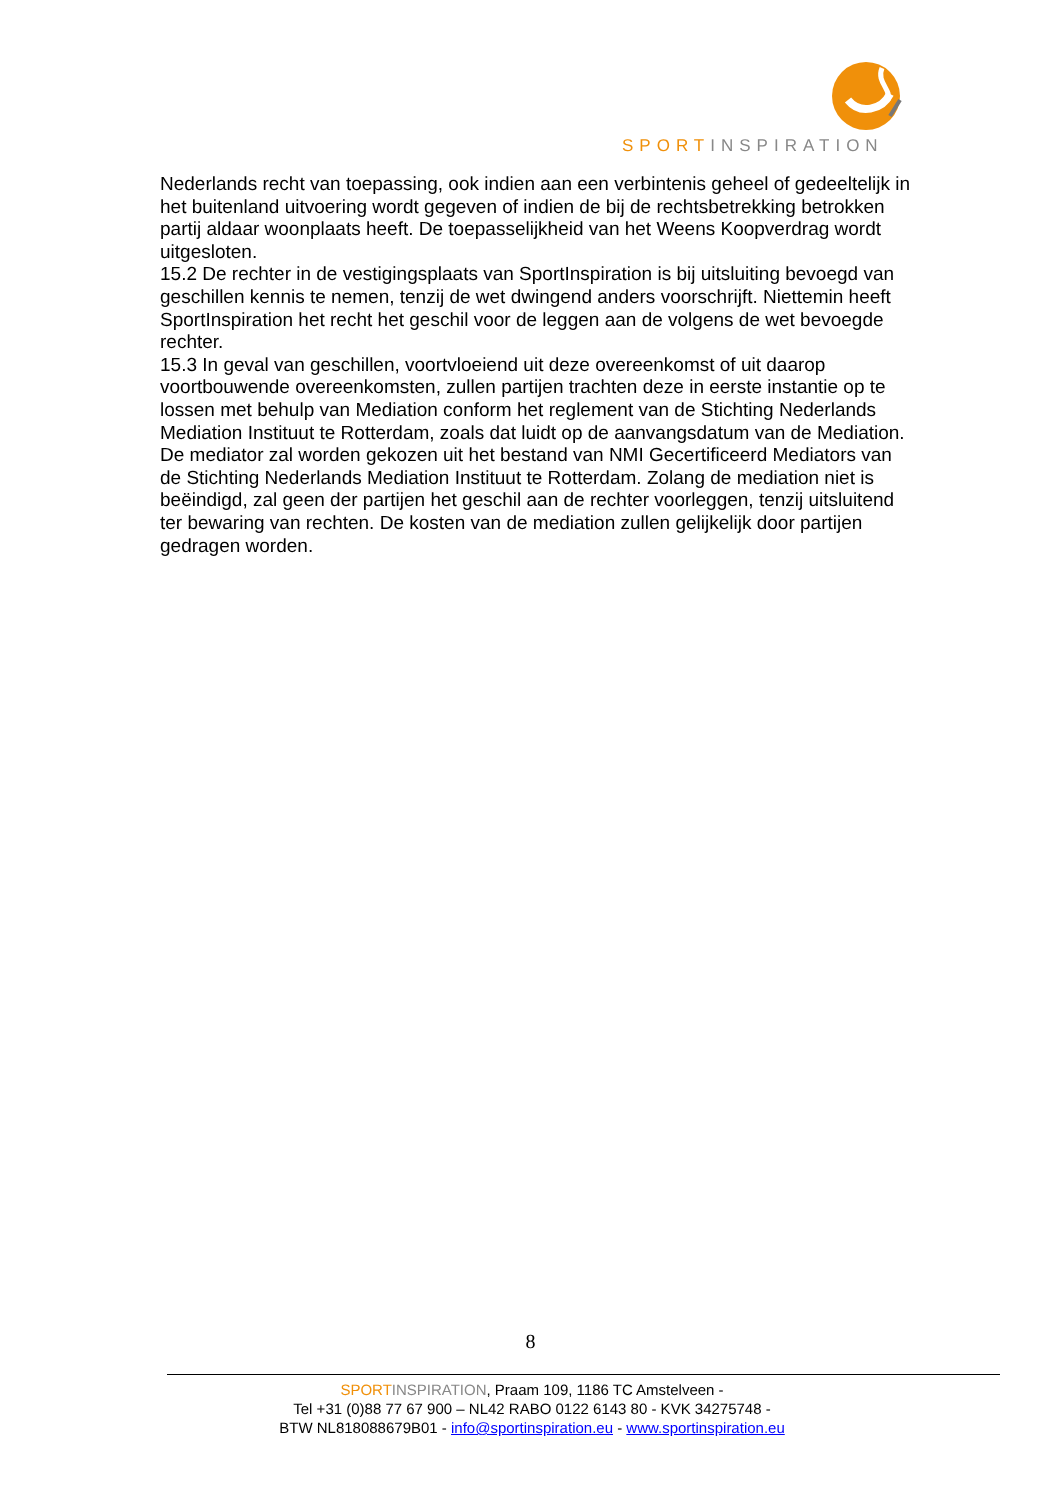SPORTINSPIRATION
Nederlands recht van toepassing, ook indien aan een verbintenis geheel of gedeeltelijk in het buitenland uitvoering wordt gegeven of indien de bij de rechtsbetrekking betrokken partij aldaar woonplaats heeft. De toepasselijkheid van het Weens Koopverdrag wordt uitgesloten.
15.2 De rechter in de vestigingsplaats van SportInspiration is bij uitsluiting bevoegd van geschillen kennis te nemen, tenzij de wet dwingend anders voorschrijft. Niettemin heeft SportInspiration het recht het geschil voor de leggen aan de volgens de wet bevoegde rechter.
15.3 In geval van geschillen, voortvloeiend uit deze overeenkomst of uit daarop voortbouwende overeenkomsten, zullen partijen trachten deze in eerste instantie op te lossen met behulp van Mediation conform het reglement van de Stichting Nederlands Mediation Instituut te Rotterdam, zoals dat luidt op de aanvangsdatum van de Mediation. De mediator zal worden gekozen uit het bestand van NMI Gecertificeerd Mediators van de Stichting Nederlands Mediation Instituut te Rotterdam. Zolang de mediation niet is beëindigd, zal geen der partijen het geschil aan de rechter voorleggen, tenzij uitsluitend ter bewaring van rechten. De kosten van de mediation zullen gelijkelijk door partijen gedragen worden.
8
SPORT INSPIRATION, Praam 109, 1186 TC Amstelveen -
Tel +31 (0)88 77 67 900 – NL42 RABO 0122 6143 80 - KVK 34275748 -
BTW NL818088679B01 - info@sportinspiration.eu - www.sportinspiration.eu